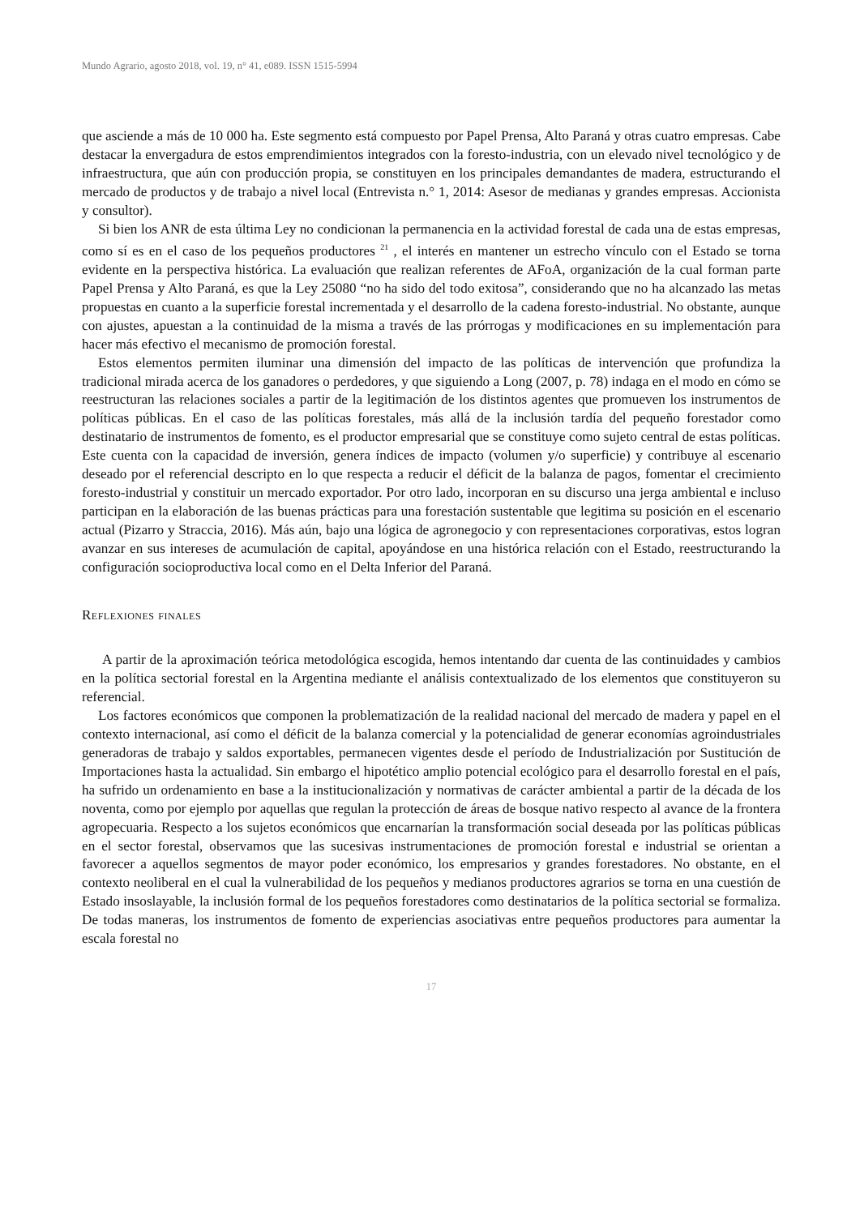Mundo Agrario, agosto 2018, vol. 19, n° 41, e089. ISSN 1515-5994
que asciende a más de 10 000 ha. Este segmento está compuesto por Papel Prensa, Alto Paraná y otras cuatro empresas. Cabe destacar la envergadura de estos emprendimientos integrados con la foresto-industria, con un elevado nivel tecnológico y de infraestructura, que aún con producción propia, se constituyen en los principales demandantes de madera, estructurando el mercado de productos y de trabajo a nivel local (Entrevista n.° 1, 2014: Asesor de medianas y grandes empresas. Accionista y consultor).
Si bien los ANR de esta última Ley no condicionan la permanencia en la actividad forestal de cada una de estas empresas, como sí es en el caso de los pequeños productores <sup>21</sup> , el interés en mantener un estrecho vínculo con el Estado se torna evidente en la perspectiva histórica. La evaluación que realizan referentes de AFoA, organización de la cual forman parte Papel Prensa y Alto Paraná, es que la Ley 25080 “no ha sido del todo exitosa”, considerando que no ha alcanzado las metas propuestas en cuanto a la superficie forestal incrementada y el desarrollo de la cadena foresto-industrial. No obstante, aunque con ajustes, apuestan a la continuidad de la misma a través de las prórrogas y modificaciones en su implementación para hacer más efectivo el mecanismo de promoción forestal.
Estos elementos permiten iluminar una dimensión del impacto de las políticas de intervención que profundiza la tradicional mirada acerca de los ganadores o perdedores, y que siguiendo a Long (2007, p. 78) indaga en el modo en cómo se reestructuran las relaciones sociales a partir de la legitimación de los distintos agentes que promueven los instrumentos de políticas públicas. En el caso de las políticas forestales, más allá de la inclusión tardía del pequeño forestador como destinatario de instrumentos de fomento, es el productor empresarial que se constituye como sujeto central de estas políticas. Este cuenta con la capacidad de inversión, genera índices de impacto (volumen y/o superficie) y contribuye al escenario deseado por el referencial descripto en lo que respecta a reducir el déficit de la balanza de pagos, fomentar el crecimiento foresto-industrial y constituir un mercado exportador. Por otro lado, incorporan en su discurso una jerga ambiental e incluso participan en la elaboración de las buenas prácticas para una forestación sustentable que legitima su posición en el escenario actual (Pizarro y Straccia, 2016). Más aún, bajo una lógica de agronegocio y con representaciones corporativas, estos logran avanzar en sus intereses de acumulación de capital, apoyándose en una histórica relación con el Estado, reestructurando la configuración socioproductiva local como en el Delta Inferior del Paraná.
Reflexiones finales
A partir de la aproximación teórica metodológica escogida, hemos intentando dar cuenta de las continuidades y cambios en la política sectorial forestal en la Argentina mediante el análisis contextualizado de los elementos que constituyeron su referencial.
Los factores económicos que componen la problematización de la realidad nacional del mercado de madera y papel en el contexto internacional, así como el déficit de la balanza comercial y la potencialidad de generar economías agroindustriales generadoras de trabajo y saldos exportables, permanecen vigentes desde el período de Industrialización por Sustitución de Importaciones hasta la actualidad. Sin embargo el hipotético amplio potencial ecológico para el desarrollo forestal en el país, ha sufrido un ordenamiento en base a la institucionalización y normativas de carácter ambiental a partir de la década de los noventa, como por ejemplo por aquellas que regulan la protección de áreas de bosque nativo respecto al avance de la frontera agropecuaria. Respecto a los sujetos económicos que encarnarían la transformación social deseada por las políticas públicas en el sector forestal, observamos que las sucesivas instrumentaciones de promoción forestal e industrial se orientan a favorecer a aquellos segmentos de mayor poder económico, los empresarios y grandes forestadores. No obstante, en el contexto neoliberal en el cual la vulnerabilidad de los pequeños y medianos productores agrarios se torna en una cuestión de Estado insoslayable, la inclusión formal de los pequeños forestadores como destinatarios de la política sectorial se formaliza. De todas maneras, los instrumentos de fomento de experiencias asociativas entre pequeños productores para aumentar la escala forestal no
17